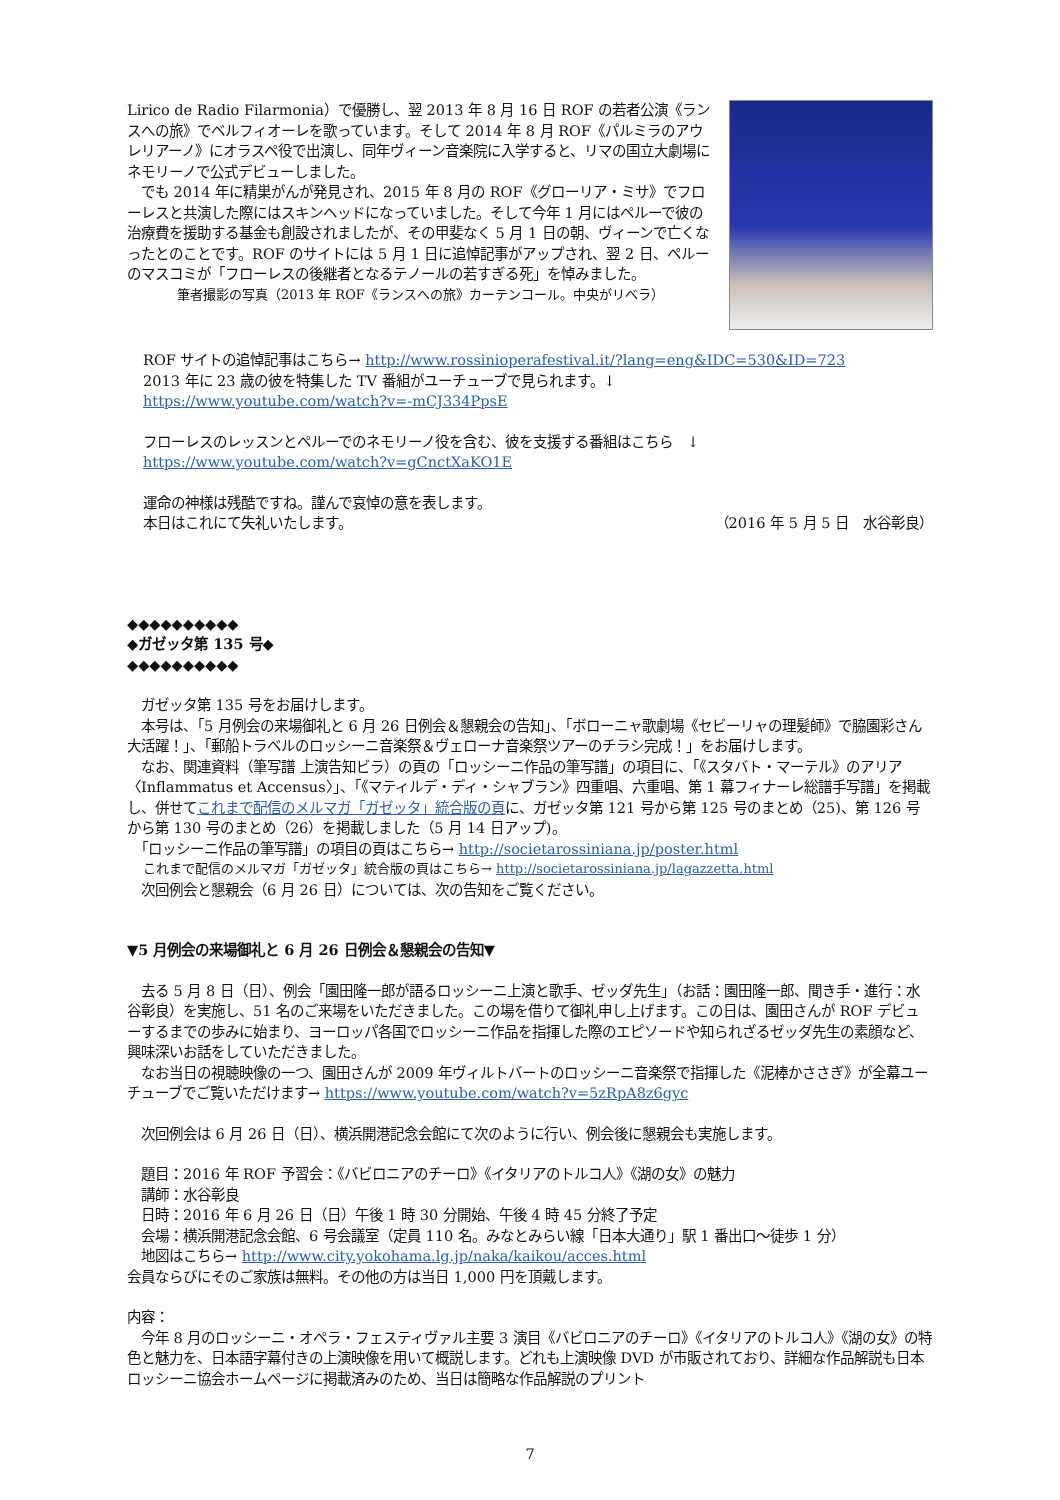Lirico de Radio Filarmonia）で優勝し、翌 2013 年 8 月 16 日 ROF の若者公演《ランスへの旅》でベルフィオーレを歌っています。そして 2014 年 8 月 ROF《パルミラのアウレリアーノ》にオラスペ役で出演し、同年ヴィーン音楽院に入学すると、リマの国立大劇場にネモリーノで公式デビューしました。
　でも 2014 年に精巣がんが発見され、2015 年 8 月の ROF《グローリア・ミサ》でフローレスと共演した際にはスキンヘッドになっていました。そして今年 1 月にはペルーで彼の治療費を援助する基金も創設されましたが、その甲斐なく 5 月 1 日の朝、ヴィーンで亡くなったとのことです。ROF のサイトには 5 月 1 日に追悼記事がアップされ、翌 2 日、ペルーのマスコミが「フローレスの後継者となるテノールの若すぎる死」を悼みました。
筆者撮影の写真（2013 年 ROF《ランスへの旅》カーテンコール。中央がリベラ）
ROF サイトの追悼記事はこちら→ http://www.rossinioperafestival.it/?lang=eng&IDC=530&ID=723
2013 年に 23 歳の彼を特集した TV 番組がユーチューブで見られます。↓
https://www.youtube.com/watch?v=-mCJ334PpsE
フローレスのレッスンとペルーでのネモリーノ役を含む、彼を支援する番組はこちら　↓
https://www.youtube.com/watch?v=gCnctXaKO1E
運命の神様は残酷ですね。謹んで哀悼の意を表します。
本日はこれにて失礼いたします。 （2016 年 5 月 5 日　水谷彰良）
◆◆◆◆◆◆◆◆◆◆
◆ガゼッタ第 135 号◆
◆◆◆◆◆◆◆◆◆◆
　ガゼッタ第 135 号をお届けします。
　本号は、「5 月例会の来場御礼と 6 月 26 日例会＆懇親会の告知」、「ボローニャ歌劇場《セビーリャの理髪師》で脇園彩さん大活躍！」、「郵船トラベルのロッシーニ音楽祭＆ヴェローナ音楽祭ツアーのチラシ完成！」をお届けします。
　なお、関連資料（筆写譜 上演告知ビラ）の頁の「ロッシーニ作品の筆写譜」の項目に、「《スタバト・マーテル》のアリア〈Inflammatus et Accensus〉」、「《マティルデ・ディ・シャブラン》四重唱、六重唱、第 1 幕フィナーレ総譜手写譜」を掲載し、併せてこれまで配信のメルマガ「ガゼッタ」統合版の頁に、ガゼッタ第 121 号から第 125 号のまとめ（25)、第 126 号から第 130 号のまとめ（26）を掲載しました（5 月 14 日アップ)。
　「ロッシーニ作品の筆写譜」の項目の頁はこちら→ http://societarossiniana.jp/poster.html
これまで配信のメルマガ「ガゼッタ」統合版の頁はこちら→ http://societarossiniana.jp/lagazzetta.html
　次回例会と懇親会（6 月 26 日）については、次の告知をご覧ください。
▼5 月例会の来場御礼と 6 月 26 日例会＆懇親会の告知▼
　去る 5 月 8 日（日）、例会「園田隆一郎が語るロッシーニ上演と歌手、ゼッダ先生」（お話：園田隆一郎、聞き手・進行：水谷彰良）を実施し、51 名のご来場をいただきました。この場を借りて御礼申し上げます。この日は、園田さんが ROF デビューするまでの歩みに始まり、ヨーロッパ各国でロッシーニ作品を指揮した際のエピソードや知られざるゼッダ先生の素顔など、興味深いお話をしていただきました。
　なお当日の視聴映像の一つ、園田さんが 2009 年ヴィルトバートのロッシーニ音楽祭で指揮した《泥棒かささぎ》が全幕ユーチューブでご覧いただけます→ https://www.youtube.com/watch?v=5zRpA8z6gyc
　次回例会は 6 月 26 日（日）、横浜開港記念会館にて次のように行い、例会後に懇親会も実施します。
　題目：2016 年 ROF 予習会：《バビロニアのチーロ》《イタリアのトルコ人》《湖の女》の魅力
　講師：水谷彰良
　日時：2016 年 6 月 26 日（日）午後 1 時 30 分開始、午後 4 時 45 分終了予定
　会場：横浜開港記念会館、6 号会議室（定員 110 名。みなとみらい線「日本大通り」駅 1 番出口〜徒歩 1 分）
　地図はこちら→ http://www.city.yokohama.lg.jp/naka/kaikou/acces.html
会員ならびにそのご家族は無料。その他の方は当日 1,000 円を頂戴します。
内容：
　今年 8 月のロッシーニ・オペラ・フェスティヴァル主要 3 演目《バビロニアのチーロ》《イタリアのトルコ人》《湖の女》の特色と魅力を、日本語字幕付きの上演映像を用いて概説します。どれも上演映像 DVD が市販されており、詳細な作品解説も日本ロッシーニ協会ホームページに掲載済みのため、当日は簡略な作品解説のプリント
7